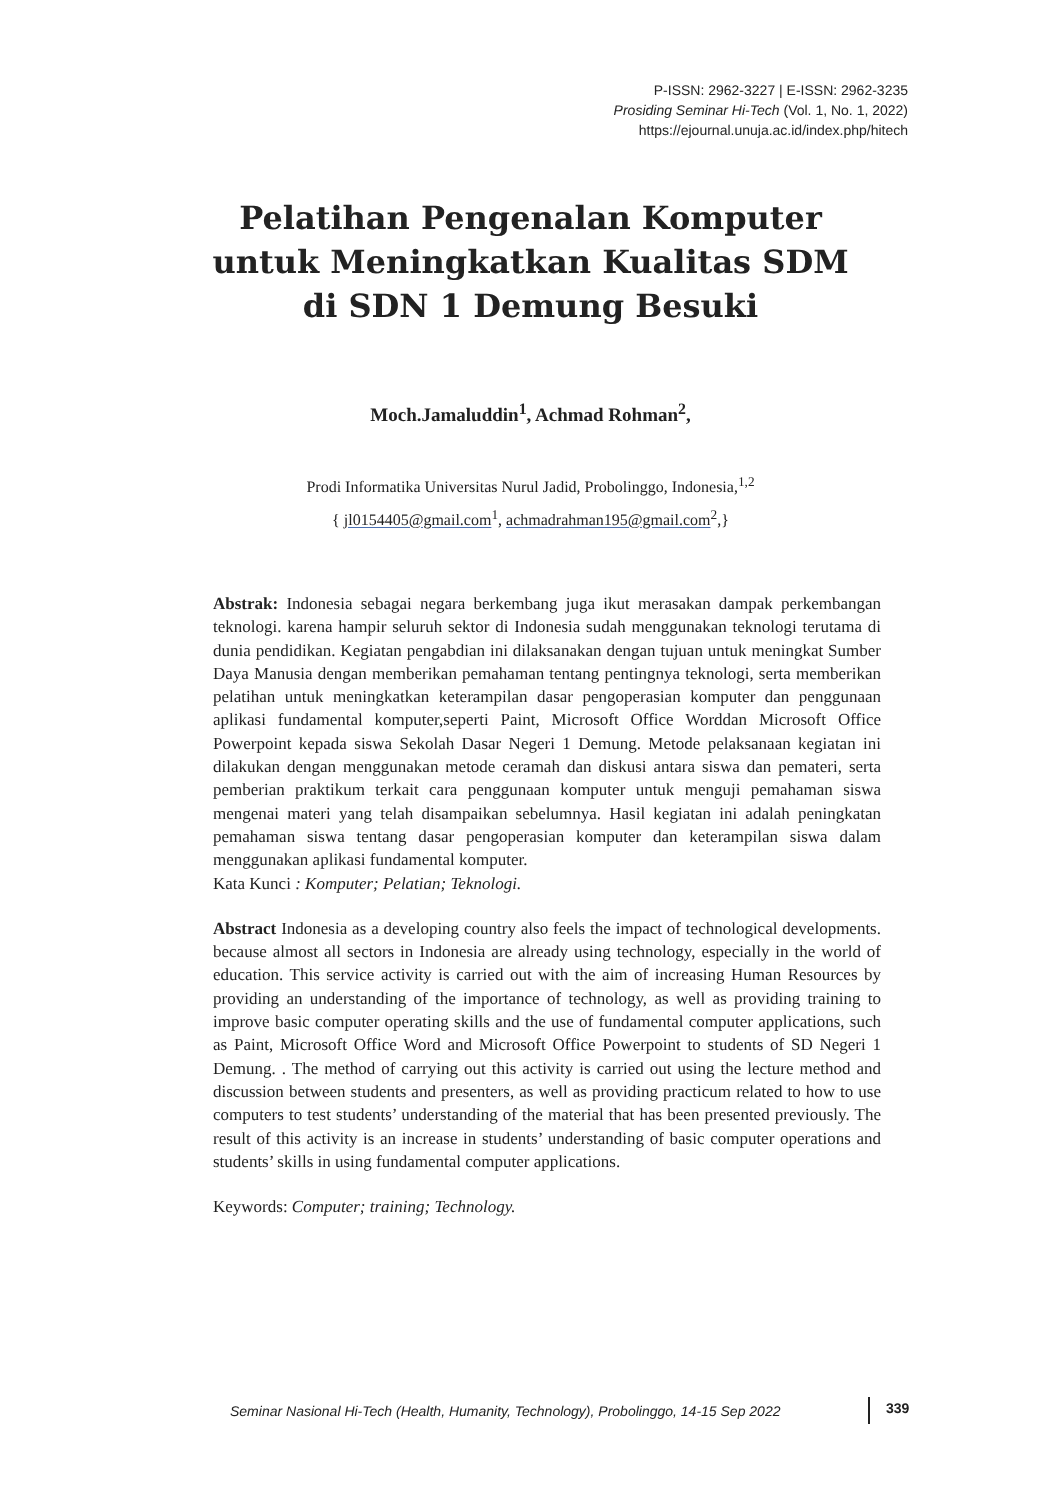P-ISSN: 2962-3227 | E-ISSN: 2962-3235
Prosiding Seminar Hi-Tech (Vol. 1, No. 1, 2022)
https://ejournal.unuja.ac.id/index.php/hitech
Pelatihan Pengenalan Komputer
untuk Meningkatkan Kualitas SDM
di SDN 1 Demung Besuki
Moch.Jamaluddin<sup>1</sup>, Achmad Rohman<sup>2</sup>,
Prodi Informatika Universitas Nurul Jadid, Probolinggo, Indonesia,<sup>1,2</sup>
{ jl0154405@gmail.com<sup>1</sup>, achmadrahman195@gmail.com<sup>2</sup>,}
Abstrak: Indonesia sebagai negara berkembang juga ikut merasakan dampak perkembangan teknologi. karena hampir seluruh sektor di Indonesia sudah menggunakan teknologi terutama di dunia pendidikan. Kegiatan pengabdian ini dilaksanakan dengan tujuan untuk meningkat Sumber Daya Manusia dengan memberikan pemahaman tentang pentingnya teknologi, serta memberikan pelatihan untuk meningkatkan keterampilan dasar pengoperasian komputer dan penggunaan aplikasi fundamental komputer,seperti Paint, Microsoft Office Worddan Microsoft Office Powerpoint kepada siswa Sekolah Dasar Negeri 1 Demung. Metode pelaksanaan kegiatan ini dilakukan dengan menggunakan metode ceramah dan diskusi antara siswa dan pemateri, serta pemberian praktikum terkait cara penggunaan komputer untuk menguji pemahaman siswa mengenai materi yang telah disampaikan sebelumnya. Hasil kegiatan ini adalah peningkatan pemahaman siswa tentang dasar pengoperasian komputer dan keterampilan siswa dalam menggunakan aplikasi fundamental komputer.
Kata Kunci : Komputer; Pelatian; Teknologi.
Abstract Indonesia as a developing country also feels the impact of technological developments. because almost all sectors in Indonesia are already using technology, especially in the world of education. This service activity is carried out with the aim of increasing Human Resources by providing an understanding of the importance of technology, as well as providing training to improve basic computer operating skills and the use of fundamental computer applications, such as Paint, Microsoft Office Word and Microsoft Office Powerpoint to students of SD Negeri 1 Demung. . The method of carrying out this activity is carried out using the lecture method and discussion between students and presenters, as well as providing practicum related to how to use computers to test students’ understanding of the material that has been presented previously. The result of this activity is an increase in students’ understanding of basic computer operations and students’ skills in using fundamental computer applications.
Keywords: Computer; training; Technology.
Seminar Nasional Hi-Tech (Health, Humanity, Technology), Probolinggo, 14-15 Sep 2022
339